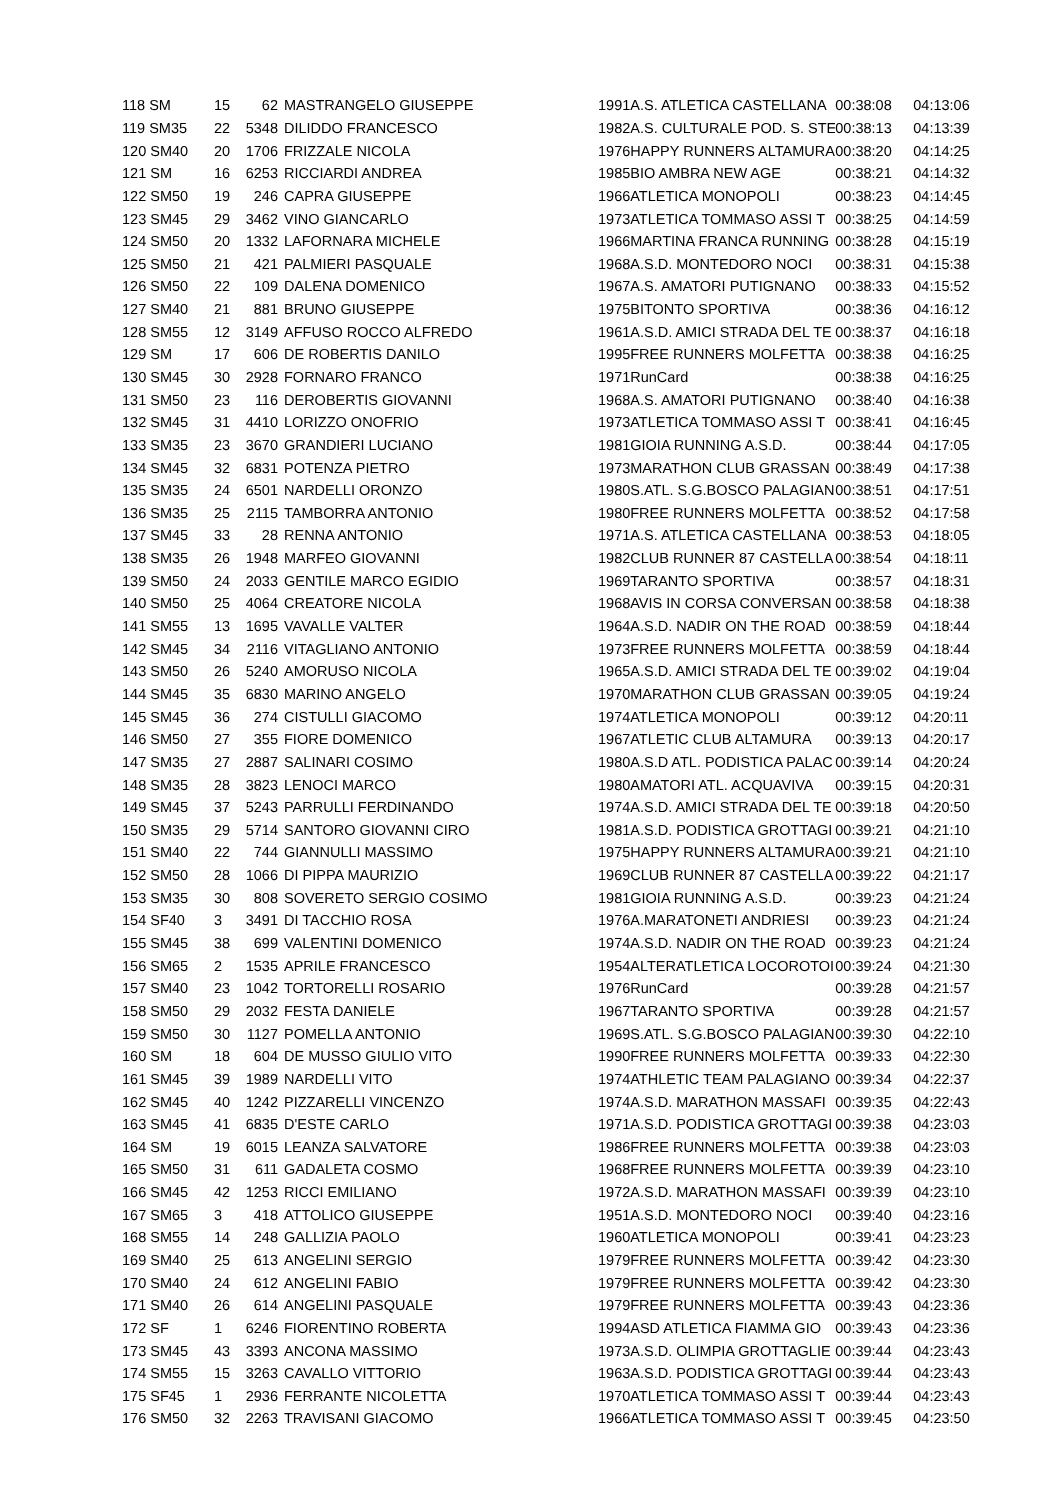| 118 SM | 15 | 62 | MASTRANGELO GIUSEPPE | 1991 | A.S. ATLETICA CASTELLANA | 00:38:08 | 04:13:06 |
| 119 SM35 | 22 | 5348 | DILIDDO FRANCESCO | 1982 | A.S. CULTURALE POD. S. STE | 00:38:13 | 04:13:39 |
| 120 SM40 | 20 | 1706 | FRIZZALE NICOLA | 1976 | HAPPY RUNNERS ALTAMURA | 00:38:20 | 04:14:25 |
| 121 SM | 16 | 6253 | RICCIARDI ANDREA | 1985 | BIO AMBRA NEW AGE | 00:38:21 | 04:14:32 |
| 122 SM50 | 19 | 246 | CAPRA GIUSEPPE | 1966 | ATLETICA MONOPOLI | 00:38:23 | 04:14:45 |
| 123 SM45 | 29 | 3462 | VINO GIANCARLO | 1973 | ATLETICA TOMMASO ASSI T | 00:38:25 | 04:14:59 |
| 124 SM50 | 20 | 1332 | LAFORNARA MICHELE | 1966 | MARTINA FRANCA RUNNING | 00:38:28 | 04:15:19 |
| 125 SM50 | 21 | 421 | PALMIERI PASQUALE | 1968 | A.S.D. MONTEDORO NOCI | 00:38:31 | 04:15:38 |
| 126 SM50 | 22 | 109 | DALENA DOMENICO | 1967 | A.S. AMATORI PUTIGNANO | 00:38:33 | 04:15:52 |
| 127 SM40 | 21 | 881 | BRUNO GIUSEPPE | 1975 | BITONTO SPORTIVA | 00:38:36 | 04:16:12 |
| 128 SM55 | 12 | 3149 | AFFUSO ROCCO ALFREDO | 1961 | A.S.D. AMICI STRADA DEL TE | 00:38:37 | 04:16:18 |
| 129 SM | 17 | 606 | DE ROBERTIS DANILO | 1995 | FREE RUNNERS MOLFETTA | 00:38:38 | 04:16:25 |
| 130 SM45 | 30 | 2928 | FORNARO FRANCO | 1971 | RunCard | 00:38:38 | 04:16:25 |
| 131 SM50 | 23 | 116 | DEROBERTIS GIOVANNI | 1968 | A.S. AMATORI PUTIGNANO | 00:38:40 | 04:16:38 |
| 132 SM45 | 31 | 4410 | LORIZZO ONOFRIO | 1973 | ATLETICA TOMMASO ASSI T | 00:38:41 | 04:16:45 |
| 133 SM35 | 23 | 3670 | GRANDIERI LUCIANO | 1981 | GIOIA RUNNING A.S.D. | 00:38:44 | 04:17:05 |
| 134 SM45 | 32 | 6831 | POTENZA PIETRO | 1973 | MARATHON CLUB GRASSAN | 00:38:49 | 04:17:38 |
| 135 SM35 | 24 | 6501 | NARDELLI ORONZO | 1980 | S.ATL. S.G.BOSCO PALAGIAN | 00:38:51 | 04:17:51 |
| 136 SM35 | 25 | 2115 | TAMBORRA ANTONIO | 1980 | FREE RUNNERS MOLFETTA | 00:38:52 | 04:17:58 |
| 137 SM45 | 33 | 28 | RENNA ANTONIO | 1971 | A.S. ATLETICA CASTELLANA | 00:38:53 | 04:18:05 |
| 138 SM35 | 26 | 1948 | MARFEO GIOVANNI | 1982 | CLUB RUNNER 87 CASTELLA | 00:38:54 | 04:18:11 |
| 139 SM50 | 24 | 2033 | GENTILE MARCO EGIDIO | 1969 | TARANTO SPORTIVA | 00:38:57 | 04:18:31 |
| 140 SM50 | 25 | 4064 | CREATORE NICOLA | 1968 | AVIS IN CORSA CONVERSAN | 00:38:58 | 04:18:38 |
| 141 SM55 | 13 | 1695 | VAVALLE VALTER | 1964 | A.S.D. NADIR ON THE ROAD | 00:38:59 | 04:18:44 |
| 142 SM45 | 34 | 2116 | VITAGLIANO ANTONIO | 1973 | FREE RUNNERS MOLFETTA | 00:38:59 | 04:18:44 |
| 143 SM50 | 26 | 5240 | AMORUSO NICOLA | 1965 | A.S.D. AMICI STRADA DEL TE | 00:39:02 | 04:19:04 |
| 144 SM45 | 35 | 6830 | MARINO ANGELO | 1970 | MARATHON CLUB GRASSAN | 00:39:05 | 04:19:24 |
| 145 SM45 | 36 | 274 | CISTULLI GIACOMO | 1974 | ATLETICA MONOPOLI | 00:39:12 | 04:20:11 |
| 146 SM50 | 27 | 355 | FIORE DOMENICO | 1967 | ATLETIC CLUB ALTAMURA | 00:39:13 | 04:20:17 |
| 147 SM35 | 27 | 2887 | SALINARI COSIMO | 1980 | A.S.D ATL. PODISTICA PALAC | 00:39:14 | 04:20:24 |
| 148 SM35 | 28 | 3823 | LENOCI MARCO | 1980 | AMATORI ATL. ACQUAVIVA | 00:39:15 | 04:20:31 |
| 149 SM45 | 37 | 5243 | PARRULLI FERDINANDO | 1974 | A.S.D. AMICI STRADA DEL TE | 00:39:18 | 04:20:50 |
| 150 SM35 | 29 | 5714 | SANTORO GIOVANNI CIRO | 1981 | A.S.D. PODISTICA GROTTAGI | 00:39:21 | 04:21:10 |
| 151 SM40 | 22 | 744 | GIANNULLI MASSIMO | 1975 | HAPPY RUNNERS ALTAMURA | 00:39:21 | 04:21:10 |
| 152 SM50 | 28 | 1066 | DI PIPPA MAURIZIO | 1969 | CLUB RUNNER 87 CASTELLA | 00:39:22 | 04:21:17 |
| 153 SM35 | 30 | 808 | SOVERETO SERGIO COSIMO | 1981 | GIOIA RUNNING A.S.D. | 00:39:23 | 04:21:24 |
| 154 SF40 | 3 | 3491 | DI TACCHIO ROSA | 1976 | A.MARATONETI ANDRIESI | 00:39:23 | 04:21:24 |
| 155 SM45 | 38 | 699 | VALENTINI DOMENICO | 1974 | A.S.D. NADIR ON THE ROAD | 00:39:23 | 04:21:24 |
| 156 SM65 | 2 | 1535 | APRILE FRANCESCO | 1954 | ALTERATLETICA LOCOROTOI | 00:39:24 | 04:21:30 |
| 157 SM40 | 23 | 1042 | TORTORELLI ROSARIO | 1976 | RunCard | 00:39:28 | 04:21:57 |
| 158 SM50 | 29 | 2032 | FESTA DANIELE | 1967 | TARANTO SPORTIVA | 00:39:28 | 04:21:57 |
| 159 SM50 | 30 | 1127 | POMELLA ANTONIO | 1969 | S.ATL. S.G.BOSCO PALAGIAN | 00:39:30 | 04:22:10 |
| 160 SM | 18 | 604 | DE MUSSO GIULIO VITO | 1990 | FREE RUNNERS MOLFETTA | 00:39:33 | 04:22:30 |
| 161 SM45 | 39 | 1989 | NARDELLI VITO | 1974 | ATHLETIC TEAM PALAGIANO | 00:39:34 | 04:22:37 |
| 162 SM45 | 40 | 1242 | PIZZARELLI VINCENZO | 1974 | A.S.D. MARATHON MASSAFI | 00:39:35 | 04:22:43 |
| 163 SM45 | 41 | 6835 | D'ESTE CARLO | 1971 | A.S.D. PODISTICA GROTTAGI | 00:39:38 | 04:23:03 |
| 164 SM | 19 | 6015 | LEANZA SALVATORE | 1986 | FREE RUNNERS MOLFETTA | 00:39:38 | 04:23:03 |
| 165 SM50 | 31 | 611 | GADALETA COSMO | 1968 | FREE RUNNERS MOLFETTA | 00:39:39 | 04:23:10 |
| 166 SM45 | 42 | 1253 | RICCI EMILIANO | 1972 | A.S.D. MARATHON MASSAFI | 00:39:39 | 04:23:10 |
| 167 SM65 | 3 | 418 | ATTOLICO GIUSEPPE | 1951 | A.S.D. MONTEDORO NOCI | 00:39:40 | 04:23:16 |
| 168 SM55 | 14 | 248 | GALLIZIA PAOLO | 1960 | ATLETICA MONOPOLI | 00:39:41 | 04:23:23 |
| 169 SM40 | 25 | 613 | ANGELINI SERGIO | 1979 | FREE RUNNERS MOLFETTA | 00:39:42 | 04:23:30 |
| 170 SM40 | 24 | 612 | ANGELINI FABIO | 1979 | FREE RUNNERS MOLFETTA | 00:39:42 | 04:23:30 |
| 171 SM40 | 26 | 614 | ANGELINI PASQUALE | 1979 | FREE RUNNERS MOLFETTA | 00:39:43 | 04:23:36 |
| 172 SF | 1 | 6246 | FIORENTINO ROBERTA | 1994 | ASD ATLETICA FIAMMA GIO | 00:39:43 | 04:23:36 |
| 173 SM45 | 43 | 3393 | ANCONA MASSIMO | 1973 | A.S.D. OLIMPIA GROTTAGLIE | 00:39:44 | 04:23:43 |
| 174 SM55 | 15 | 3263 | CAVALLO VITTORIO | 1963 | A.S.D. PODISTICA GROTTAGI | 00:39:44 | 04:23:43 |
| 175 SF45 | 1 | 2936 | FERRANTE NICOLETTA | 1970 | ATLETICA TOMMASO ASSI T | 00:39:44 | 04:23:43 |
| 176 SM50 | 32 | 2263 | TRAVISANI GIACOMO | 1966 | ATLETICA TOMMASO ASSI T | 00:39:45 | 04:23:50 |